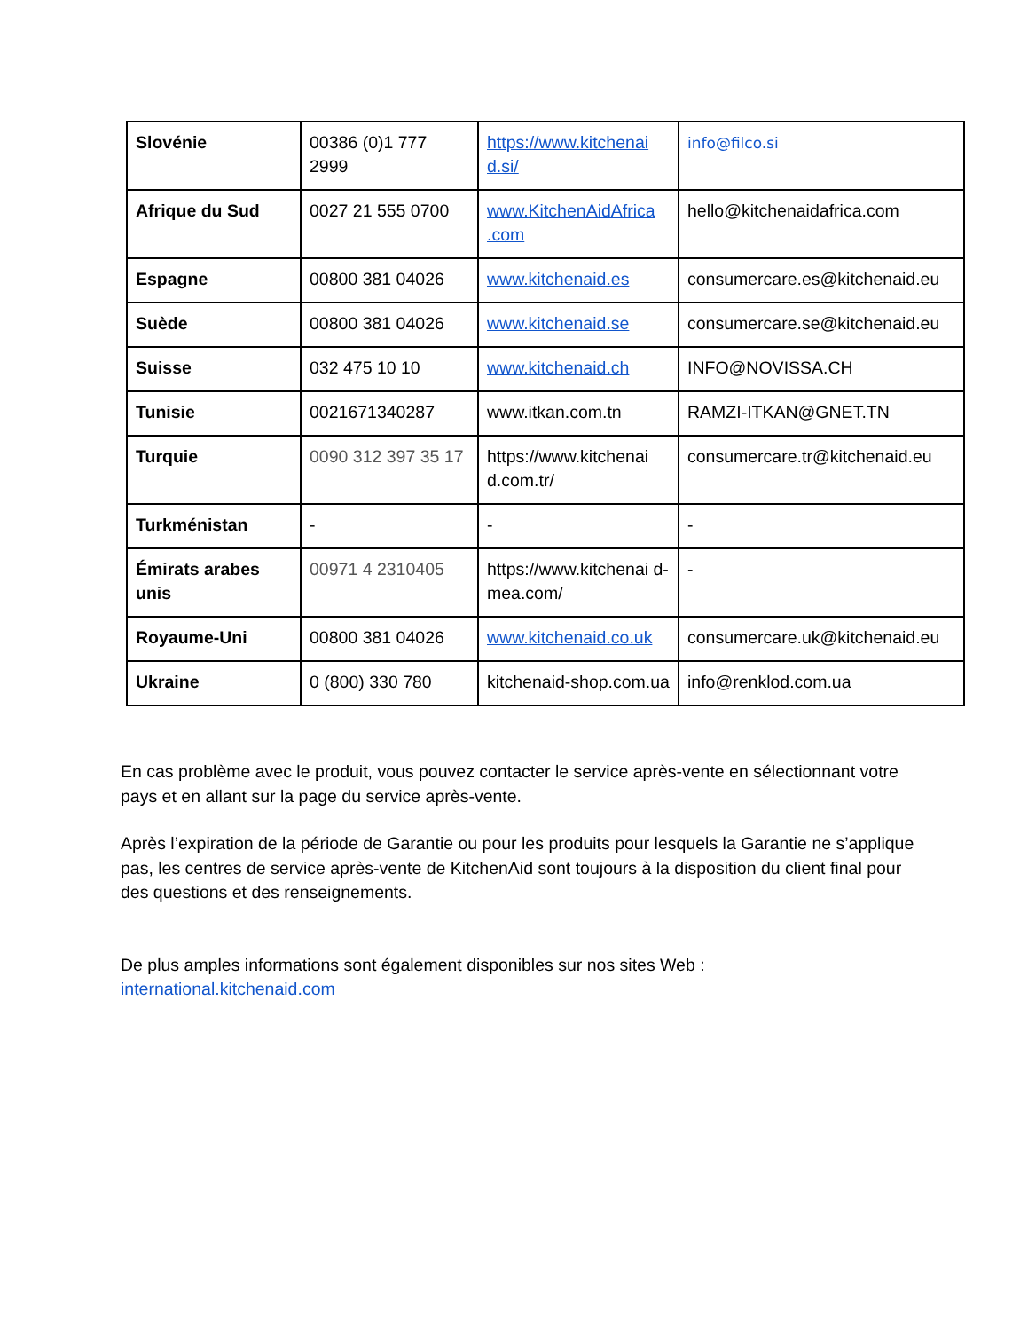| Slovénie | 00386 (0)1 777 2999 | https://www.kitchenai d.si/ | info@filco.si |
| Afrique du Sud | 0027 21 555 0700 | www.KitchenAidAfrica .com | hello@kitchenaidafrica.com |
| Espagne | 00800 381 04026 | www.kitchenaid.es | consumercare.es@kitchenaid.eu |
| Suède | 00800 381 04026 | www.kitchenaid.se | consumercare.se@kitchenaid.eu |
| Suisse | 032 475 10 10 | www.kitchenaid.ch | INFO@NOVISSA.CH |
| Tunisie | 0021671340287 | www.itkan.com.tn | RAMZI-ITKAN@GNET.TN |
| Turquie | 0090 312 397 35 17 | https://www.kitchenai d.com.tr/ | consumercare.tr@kitchenaid.eu |
| Turkménistan | - | - | - |
| Émirats arabes unis | 00971 4 2310405 | https://www.kitchenai d-mea.com/ | - |
| Royaume-Uni | 00800 381 04026 | www.kitchenaid.co.uk | consumercare.uk@kitchenaid.eu |
| Ukraine | 0 (800) 330 780 | kitchenaid-shop.com.ua | info@renklod.com.ua |
En cas problème avec le produit, vous pouvez contacter le service après-vente en sélectionnant votre pays et en allant sur la page du service après-vente.
Après l’expiration de la période de Garantie ou pour les produits pour lesquels la Garantie ne s’applique pas, les centres de service après-vente de KitchenAid sont toujours à la disposition du client final pour des questions et des renseignements.
De plus amples informations sont également disponibles sur nos sites Web :
international.kitchenaid.com